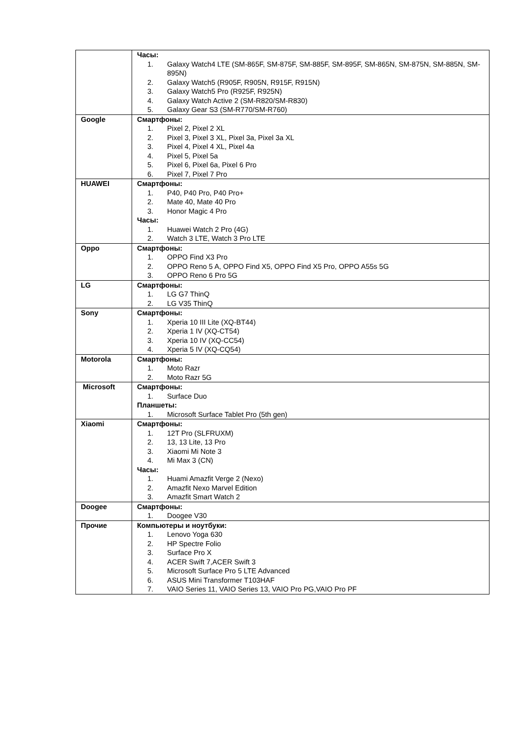| | Часы: 1. Galaxy Watch4 LTE (SM-865F, SM-875F, SM-885F, SM-895F, SM-865N, SM-875N, SM-885N, SM-895N) 2. Galaxy Watch5 (R905F, R905N, R915F, R915N) 3. Galaxy Watch5 Pro (R925F, R925N) 4. Galaxy Watch Active 2 (SM-R820/SM-R830) 5. Galaxy Gear S3 (SM-R770/SM-R760) |
| Google | Смартфоны: 1. Pixel 2, Pixel 2 XL 2. Pixel 3, Pixel 3 XL, Pixel 3a, Pixel 3a XL 3. Pixel 4, Pixel 4 XL, Pixel 4a 4. Pixel 5, Pixel 5a 5. Pixel 6, Pixel 6a, Pixel 6 Pro 6. Pixel 7, Pixel 7 Pro |
| HUAWEI | Смартфоны: 1. P40, P40 Pro, P40 Pro+ 2. Mate 40, Mate 40 Pro 3. Honor Magic 4 Pro Часы: 1. Huawei Watch 2 Pro (4G) 2. Watch 3 LTE, Watch 3 Pro LTE |
| Oppo | Смартфоны: 1. OPPO Find X3 Pro 2. OPPO Reno 5 A, OPPO Find X5, OPPO Find X5 Pro, OPPO A55s 5G 3. OPPO Reno 6 Pro 5G |
| LG | Смартфоны: 1. LG G7 ThinQ 2. LG V35 ThinQ |
| Sony | Смартфоны: 1. Xperia 10 III Lite (XQ-BT44) 2. Xperia 1 IV (XQ-CT54) 3. Xperia 10 IV (XQ-CC54) 4. Xperia 5 IV (XQ-CQ54) |
| Motorola | Смартфоны: 1. Moto Razr 2. Moto Razr 5G |
| Microsoft | Смартфоны: 1. Surface Duo Планшеты: 1. Microsoft Surface Tablet Pro (5th gen) |
| Xiaomi | Смартфоны: 1. 12T Pro (SLFRUXM) 2. 13, 13 Lite, 13 Pro 3. Xiaomi Mi Note 3 4. Mi Max 3 (CN) Часы: 1. Huami Amazfit Verge 2 (Nexo) 2. Amazfit Nexo Marvel Edition 3. Amazfit Smart Watch 2 |
| Doogee | Смартфоны: 1. Doogee V30 |
| Прочие | Компьютеры и ноутбуки: 1. Lenovo Yoga 630 2. HP Spectre Folio 3. Surface Pro X 4. ACER Swift 7,ACER Swift 3 5. Microsoft Surface Pro 5 LTE Advanced 6. ASUS Mini Transformer T103HAF 7. VAIO Series 11, VAIO Series 13, VAIO Pro PG,VAIO Pro PF |